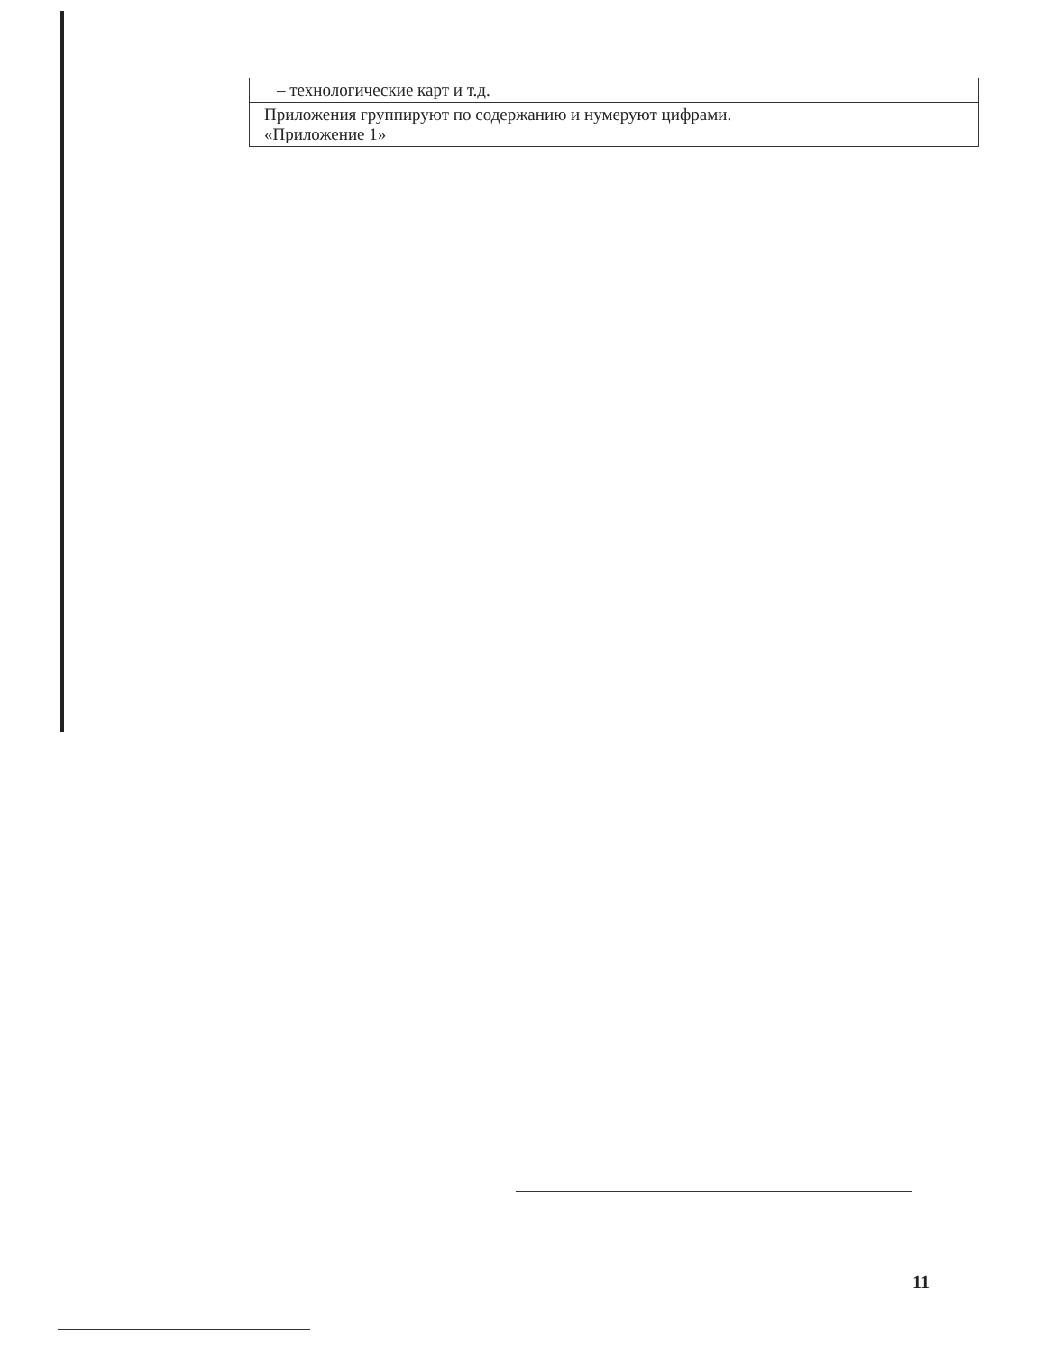| – технологические карт и т.д. |
| Приложения группируют по содержанию и нумеруют цифрами. «Приложение 1» |
11